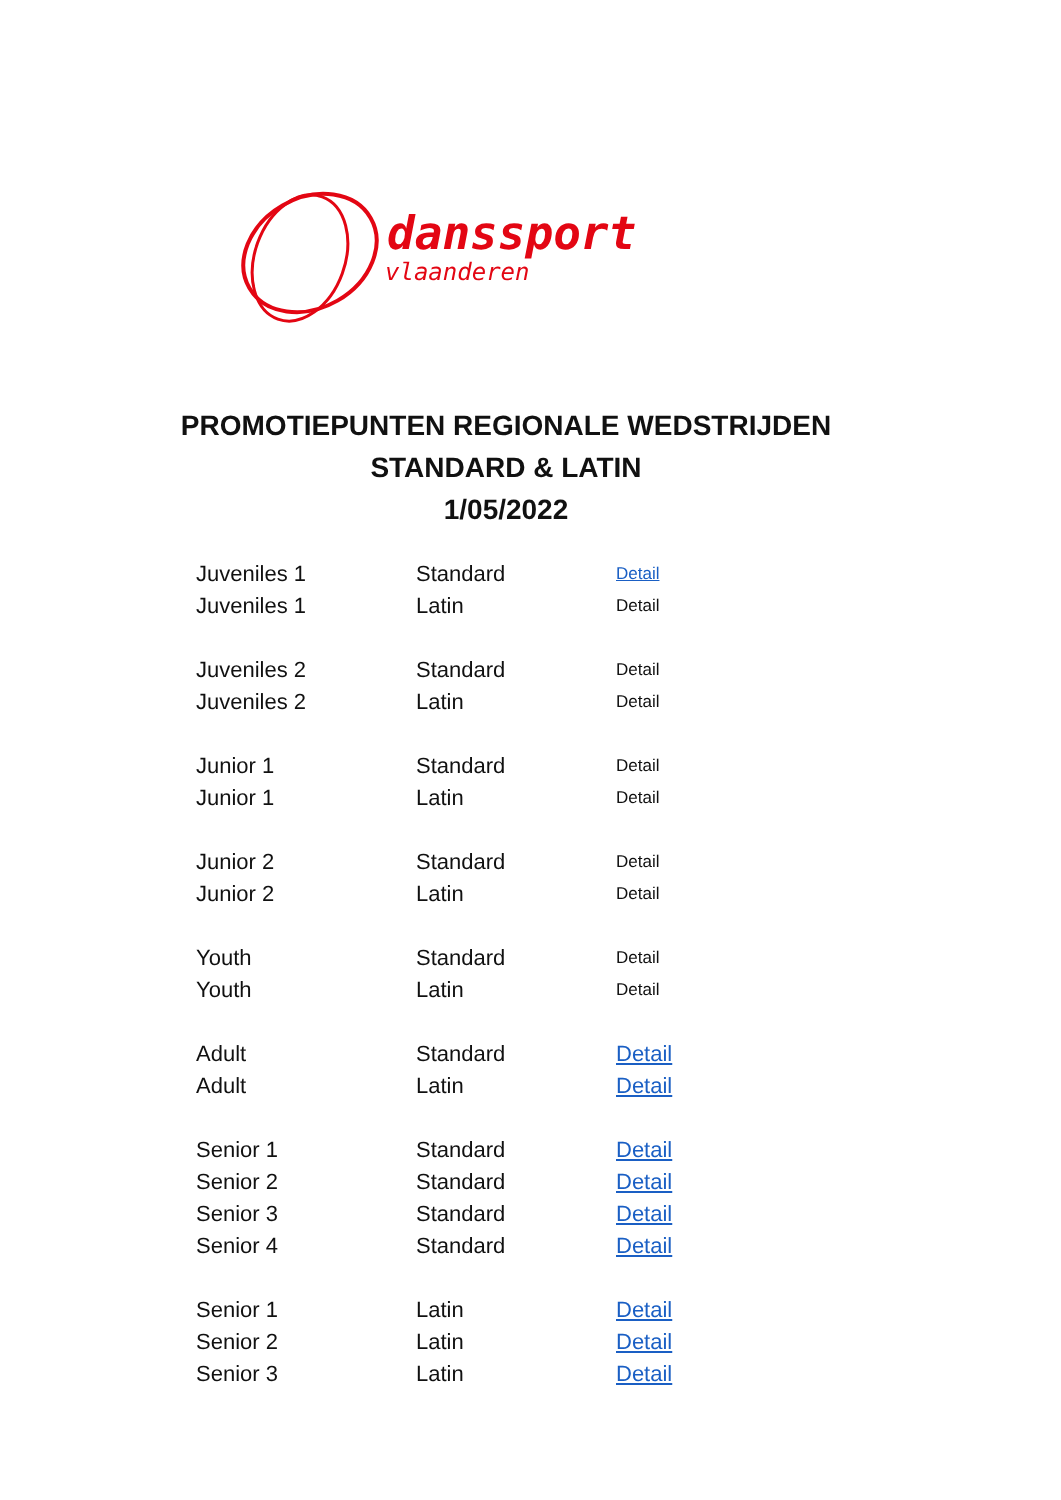danssport
vlaanderen
PROMOTIEPUNTEN REGIONALE WEDSTRIJDEN
STANDARD & LATIN
1/05/2022
| Juveniles 1 | Standard | Detail |
| Juveniles 1 | Latin | Detail |
| Juveniles 2 | Standard | Detail |
| Juveniles 2 | Latin | Detail |
| Junior 1 | Standard | Detail |
| Junior 1 | Latin | Detail |
| Junior 2 | Standard | Detail |
| Junior 2 | Latin | Detail |
| Youth | Standard | Detail |
| Youth | Latin | Detail |
| Adult | Standard | Detail |
| Adult | Latin | Detail |
| Senior 1 | Standard | Detail |
| Senior 2 | Standard | Detail |
| Senior 3 | Standard | Detail |
| Senior 4 | Standard | Detail |
| Senior 1 | Latin | Detail |
| Senior 2 | Latin | Detail |
| Senior 3 | Latin | Detail |